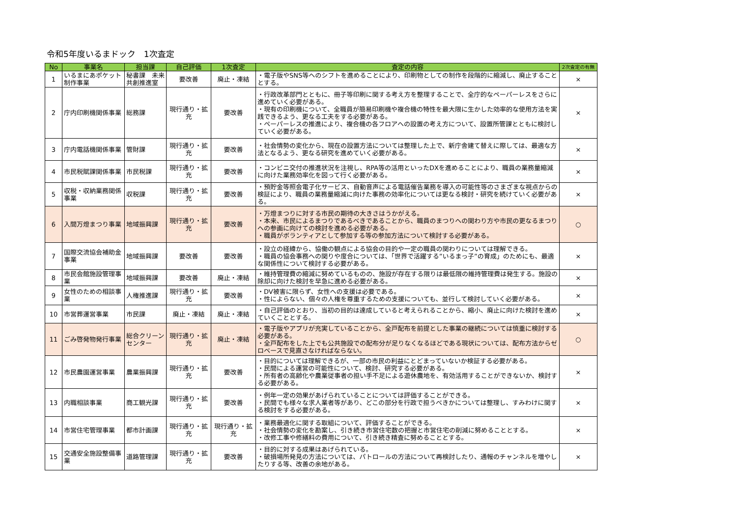令和5年度いるまドック　1次査定
| No | 事業名 | 担当課 | 自己評価 | 1次査定 | 査定の内容 | 2次査定の有無 |
| --- | --- | --- | --- | --- | --- | --- |
| 1 | いるまにあポケット制作事業 | 秘書課 未来共創推進室 | 要改善 | 廃止・凍結 | ・電子版やSNS等へのシフトを進めることにより、印刷物としての制作を段階的に縮減し、廃止することとする。 | × |
| 2 | 庁内印刷機関係事業 | 総務課 | 現行通り・拡充 | 要改善 | ・行政改革部門とともに、冊子等印刷に関する考え方を整理することで、全庁的なペーパーレスをさらに進めていく必要がある。 ・現有の印刷機について、全職員が簡易印刷機や複合機の特性を最大限に生かした効率的な使用方法を実践できるよう、更なる工夫をする必要がある。 ・ペーパーレスの推進により、複合機の各フロアへの設置の考え方について、設置所管課とともに検討していく必要がある。 | × |
| 3 | 庁内電話機関係事業 | 管財課 | 現行通り・拡充 | 要改善 | ・社会情勢の変化から、現在の設置方法については整理した上で、新庁舎建て替えに際しては、最適な方法となるよう、更なる研究を進めていく必要がある。 | × |
| 4 | 市民税賦課関係事業 | 市民税課 | 現行通り・拡充 | 要改善 | ・コンビニ交付の推進状況を注視し、RPA等の活用といったDXを進めることにより、職員の業務量縮減に向けた業務効率化を図って行く必要がある。 | × |
| 5 | 収税・収納業務関係事業 | 収税課 | 現行通り・拡充 | 要改善 | ・預貯金等照会電子化サービス、自動音声による電話催告業務を導入の可能性等のさまざまな視点からの検証により、職員の業務量縮減に向けた事務の効率化については更なる検討・研究を続けていく必要がある。 | × |
| 6 | 入間万燈まつり事業 | 地域振興課 | 現行通り・拡充 | 要改善 | ・万燈まつりに対する市民の期待の大きさはうかがえる。 ・本来、市民によるまつりであるべきであることから、職員のまつりへの関わり方や市民の更なるまつりへの参画に向けての検討を進める必要がある。 ・職員がボランティアとして参加する等の参加方法について検討する必要がある。 | ○ |
| 7 | 国際交流協会補助金事業 | 地域振興課 | 要改善 | 要改善 | ・設立の経緯から、協働の観点による協会の目的や一定の職員の関わりについては理解できる。 ・職員の協会事務への関りや度合については、「世界で活躍する”いるまっ子”の育成」のためにも、最適な関係性について検討する必要がある。 | × |
| 8 | 市民会館施設管理事業 | 地域振興課 | 要改善 | 廃止・凍結 | ・維持管理費の縮減に努めているものの、施設が存在する限りは最低限の維持管理費は発生する。施設の除却に向けた検討を早急に進める必要がある。 | × |
| 9 | 女性のための相談事業 | 人権推進課 | 現行通り・拡充 | 要改善 | ・DV被害に限らず、女性への支援は必要である。 ・性によらない、個々の人権を尊重するための支援についても、並行して検討していく必要がある。 | × |
| 10 | 市営葬運営事業 | 市民課 | 廃止・凍結 | 廃止・凍結 | ・自己評価のとおり、当初の目的は達成していると考えられることから、縮小、廃止に向けた検討を進めていくこととする。 | × |
| 11 | ごみ啓発物発行事業 | 総合クリーンセンター | 現行通り・拡充 | 廃止・凍結 | ・電子版やアプリが充実していることから、全戸配布を前提とした事業の継続については慎重に検討する必要がある。 ・全戸配布をした上でも公共施設での配布分が足りなくなるほどである現状については、配布方法からゼロベースで見直さなければならない。 | ○ |
| 12 | 市民農園運営事業 | 農業振興課 | 現行通り・拡充 | 要改善 | ・目的については理解できるが、一部の市民の利益にとどまっていないか検証する必要がある。 ・民間による運営の可能性について、検討、研究する必要がある。 ・所有者の高齢化や農業従事者の担い手不足による遊休農地を、有効活用することができないか、検討する必要がある。 | × |
| 13 | 内職相談事業 | 商工観光課 | 現行通り・拡充 | 要改善 | ・例年一定の効果があげられていることについては評価することができる。 ・民間でも様々な求人業者等があり、どこの部分を行政で担うべきかについては整理し、すみわけに関する検討をする必要がある。 | × |
| 14 | 市営住宅管理事業 | 都市計画課 | 現行通り・拡充 | 現行通り・拡充 | ・業務最適化に関する取組について、評価することができる。 ・社会情勢の変化を勘案し、引き続き市営住宅数の把握と市営住宅の削減に努めることとする。 ・改修工事や修繕料の費用について、引き続き精査に努めることとする。 | × |
| 15 | 交通安全施設整備事業 | 道路管理課 | 現行通り・拡充 | 要改善 | ・目的に対する成果はあげられている。 ・破損場所発見の方法については、パトロールの方法について再検討したり、通報のチャンネルを増やしたりする等、改善の余地がある。 | × |